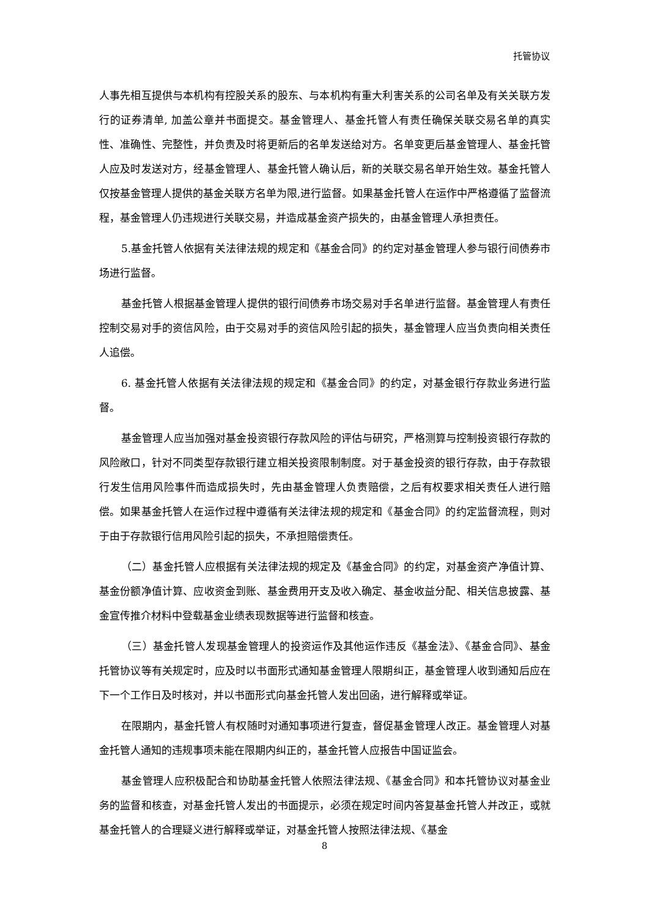托管协议
人事先相互提供与本机构有控股关系的股东、与本机构有重大利害关系的公司名单及有关关联方发行的证券清单, 加盖公章并书面提交。基金管理人、基金托管人有责任确保关联交易名单的真实性、准确性、完整性，并负责及时将更新后的名单发送给对方。名单变更后基金管理人、基金托管人应及时发送对方，经基金管理人、基金托管人确认后，新的关联交易名单开始生效。基金托管人仅按基金管理人提供的基金关联方名单为限,进行监督。如果基金托管人在运作中严格遵循了监督流程，基金管理人仍违规进行关联交易，并造成基金资产损失的，由基金管理人承担责任。
5.基金托管人依据有关法律法规的规定和《基金合同》的约定对基金管理人参与银行间债券市场进行监督。
基金托管人根据基金管理人提供的银行间债券市场交易对手名单进行监督。基金管理人有责任控制交易对手的资信风险，由于交易对手的资信风险引起的损失，基金管理人应当负责向相关责任人追偿。
6. 基金托管人依据有关法律法规的规定和《基金合同》的约定，对基金银行存款业务进行监督。
基金管理人应当加强对基金投资银行存款风险的评估与研究，严格测算与控制投资银行存款的风险敞口，针对不同类型存款银行建立相关投资限制制度。对于基金投资的银行存款，由于存款银行发生信用风险事件而造成损失时，先由基金管理人负责赔偿，之后有权要求相关责任人进行赔偿。如果基金托管人在运作过程中遵循有关法律法规的规定和《基金合同》的约定监督流程，则对于由于存款银行信用风险引起的损失，不承担赔偿责任。
（二）基金托管人应根据有关法律法规的规定及《基金合同》的约定，对基金资产净值计算、基金份额净值计算、应收资金到账、基金费用开支及收入确定、基金收益分配、相关信息披露、基金宣传推介材料中登载基金业绩表现数据等进行监督和核查。
（三）基金托管人发现基金管理人的投资运作及其他运作违反《基金法》、《基金合同》、基金托管协议等有关规定时，应及时以书面形式通知基金管理人限期纠正，基金管理人收到通知后应在下一个工作日及时核对，并以书面形式向基金托管人发出回函，进行解释或举证。
在限期内，基金托管人有权随时对通知事项进行复查，督促基金管理人改正。基金管理人对基金托管人通知的违规事项未能在限期内纠正的，基金托管人应报告中国证监会。
基金管理人应积极配合和协助基金托管人依照法律法规、《基金合同》和本托管协议对基金业务的监督和核查，对基金托管人发出的书面提示，必须在规定时间内答复基金托管人并改正，或就基金托管人的合理疑义进行解释或举证，对基金托管人按照法律法规、《基金
8